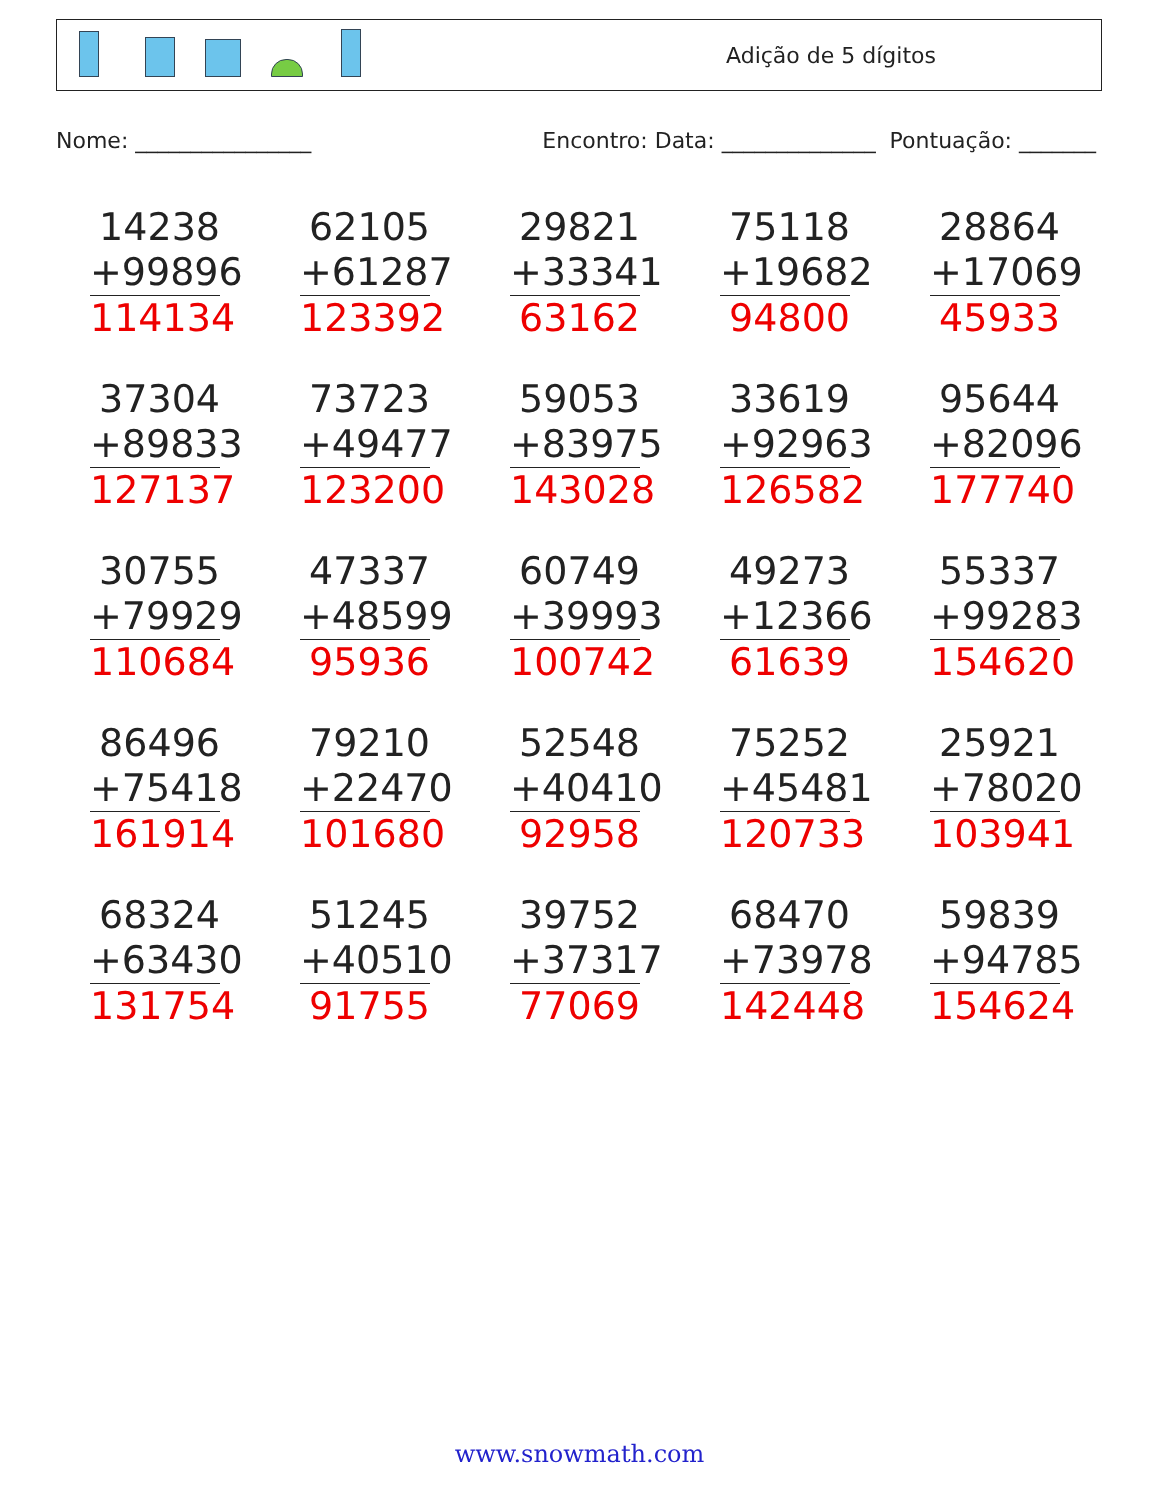Adição de 5 dígitos
Nome: ________________ Encontro: Data: ______________ Pontuação: _______
14238
+99896
114134
62105
+61287
123392
29821
+33341
63162
75118
+19682
94800
28864
+17069
45933
37304
+89833
127137
73723
+49477
123200
59053
+83975
143028
33619
+92963
126582
95644
+82096
177740
30755
+79929
110684
47337
+48599
95936
60749
+39993
100742
49273
+12366
61639
55337
+99283
154620
86496
+75418
161914
79210
+22470
101680
52548
+40410
92958
75252
+45481
120733
25921
+78020
103941
68324
+63430
131754
51245
+40510
91755
39752
+37317
77069
68470
+73978
142448
59839
+94785
154624
www.snowmath.com